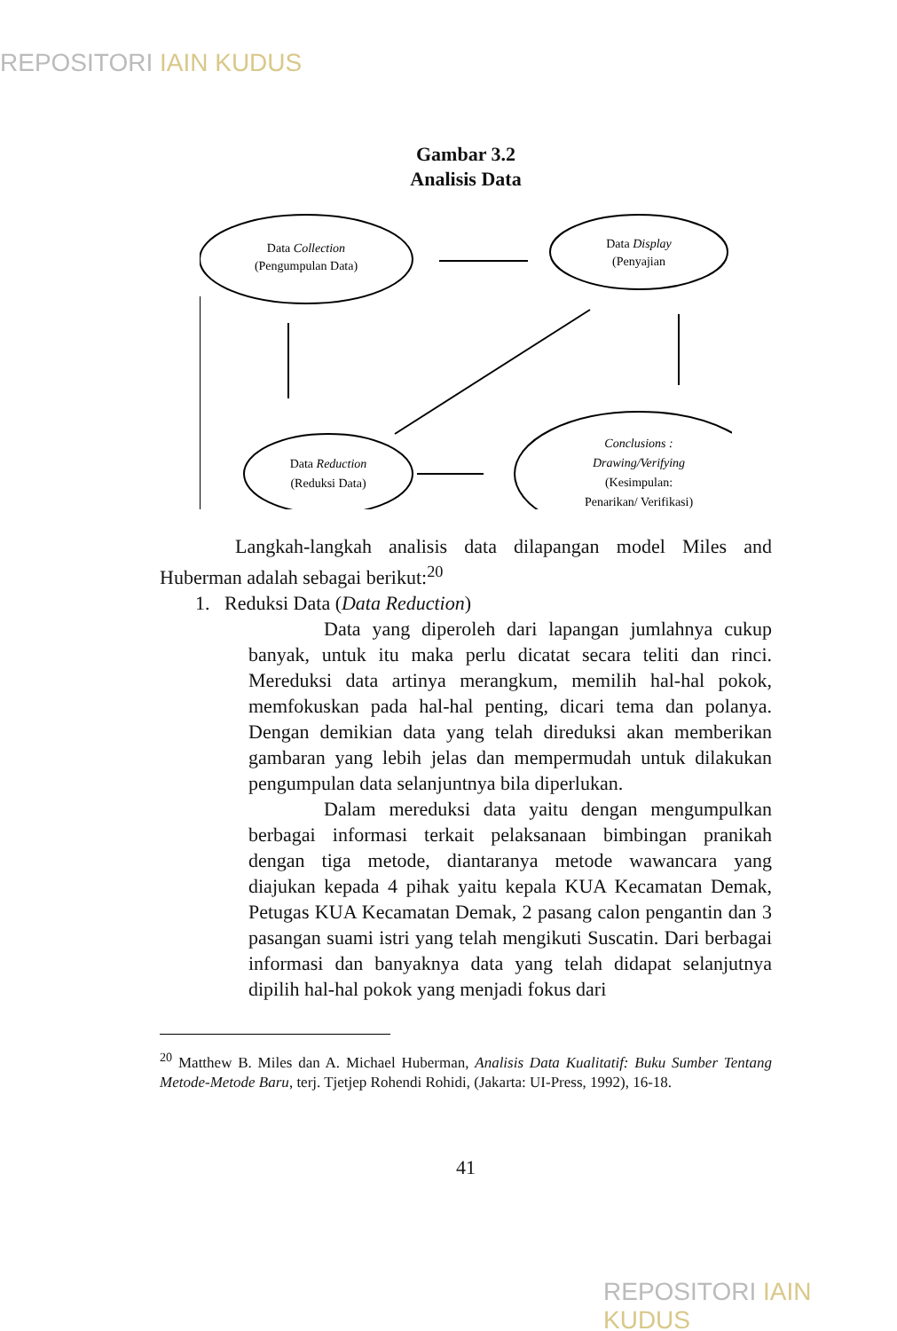REPOSITORI IAIN KUDUS
Gambar 3.2
Analisis Data
Data Collection
(Pengumpulan Data)
Data Display
(Penyajian
Data Reduction
(Reduksi Data)
Conclusions :
Drawing/Verifying
(Kesimpulan:
Penarikan/ Verifikasi)
Langkah-langkah analisis data dilapangan model Miles and Huberman adalah sebagai berikut:<sup>20</sup>
1. Reduksi Data (Data Reduction)
Data yang diperoleh dari lapangan jumlahnya cukup banyak, untuk itu maka perlu dicatat secara teliti dan rinci. Mereduksi data artinya merangkum, memilih hal-hal pokok, memfokuskan pada hal-hal penting, dicari tema dan polanya. Dengan demikian data yang telah direduksi akan memberikan gambaran yang lebih jelas dan mempermudah untuk dilakukan pengumpulan data selanjuntnya bila diperlukan.
Dalam mereduksi data yaitu dengan mengumpulkan berbagai informasi terkait pelaksanaan bimbingan pranikah dengan tiga metode, diantaranya metode wawancara yang diajukan kepada 4 pihak yaitu kepala KUA Kecamatan Demak, Petugas KUA Kecamatan Demak, 2 pasang calon pengantin dan 3 pasangan suami istri yang telah mengikuti Suscatin. Dari berbagai informasi dan banyaknya data yang telah didapat selanjutnya dipilih hal-hal pokok yang menjadi fokus dari
<sup>20</sup> Matthew B. Miles dan A. Michael Huberman, Analisis Data Kualitatif: Buku Sumber Tentang Metode-Metode Baru, terj. Tjetjep Rohendi Rohidi, (Jakarta: UI-Press, 1992), 16-18.
41
REPOSITORI IAIN KUDUS